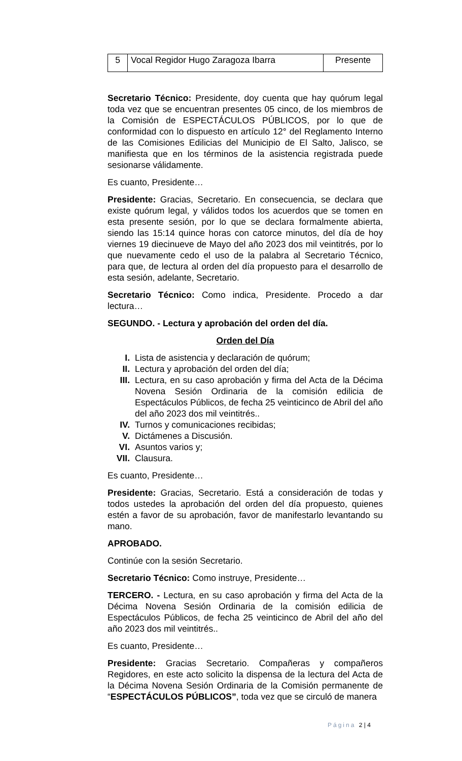| 5 | Vocal Regidor Hugo Zaragoza Ibarra | Presente |
Secretario Técnico: Presidente, doy cuenta que hay quórum legal toda vez que se encuentran presentes 05 cinco, de los miembros de la Comisión de ESPECTÁCULOS PÚBLICOS, por lo que de conformidad con lo dispuesto en artículo 12° del Reglamento Interno de las Comisiones Edilicias del Municipio de El Salto, Jalisco, se manifiesta que en los términos de la asistencia registrada puede sesionarse válidamente.
Es cuanto, Presidente…
Presidente: Gracias, Secretario. En consecuencia, se declara que existe quórum legal, y válidos todos los acuerdos que se tomen en esta presente sesión, por lo que se declara formalmente abierta, siendo las 15:14 quince horas con catorce minutos, del día de hoy viernes 19 diecinueve de Mayo del año 2023 dos mil veintitrés, por lo que nuevamente cedo el uso de la palabra al Secretario Técnico, para que, de lectura al orden del día propuesto para el desarrollo de esta sesión, adelante, Secretario.
Secretario Técnico: Como indica, Presidente. Procedo a dar lectura…
SEGUNDO. - Lectura y aprobación del orden del día.
Orden del Día
I. Lista de asistencia y declaración de quórum;
II. Lectura y aprobación del orden del día;
III. Lectura, en su caso aprobación y firma del Acta de la Décima Novena Sesión Ordinaria de la comisión edilicia de Espectáculos Públicos, de fecha 25 veinticinco de Abril del año del año 2023 dos mil veintitrés..
IV. Turnos y comunicaciones recibidas;
V. Dictámenes a Discusión.
VI. Asuntos varios y;
VII. Clausura.
Es cuanto, Presidente…
Presidente: Gracias, Secretario. Está a consideración de todas y todos ustedes la aprobación del orden del día propuesto, quienes estén a favor de su aprobación, favor de manifestarlo levantando su mano.
APROBADO.
Continúe con la sesión Secretario.
Secretario Técnico: Como instruye, Presidente…
TERCERO. - Lectura, en su caso aprobación y firma del Acta de la Décima Novena Sesión Ordinaria de la comisión edilicia de Espectáculos Públicos, de fecha 25 veinticinco de Abril del año del año 2023 dos mil veintitrés..
Es cuanto, Presidente…
Presidente: Gracias Secretario. Compañeras y compañeros Regidores, en este acto solicito la dispensa de la lectura del Acta de la Décima Novena Sesión Ordinaria de la Comisión permanente de “ESPECTÁCULOS PÚBLICOS”, toda vez que se circuló de manera
Página 2 | 4